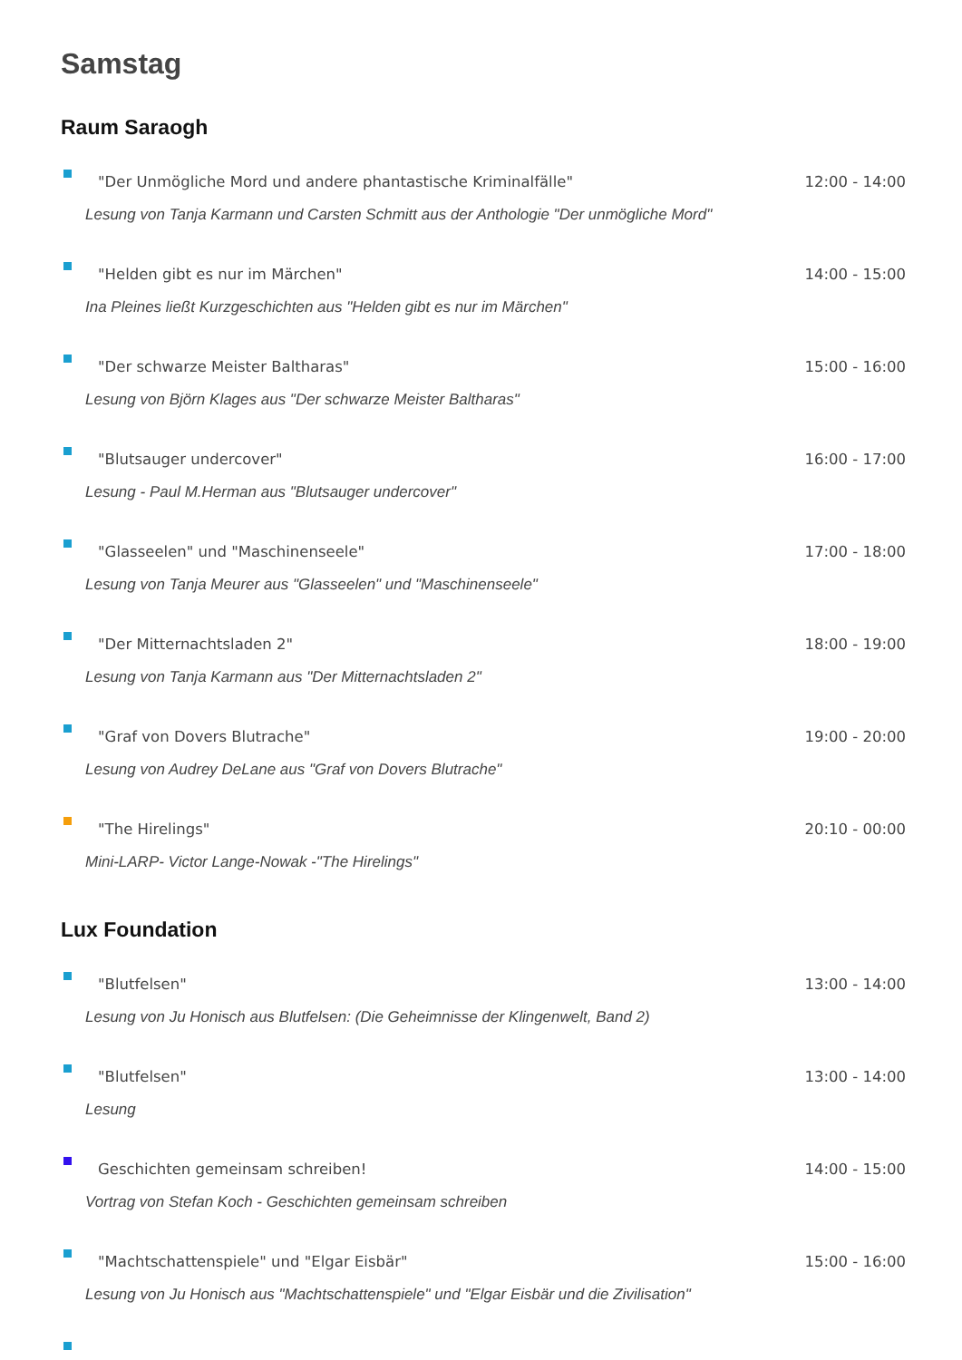Samstag
Raum Saraogh
"Der Unmögliche Mord und andere phantastische Kriminalfälle" 12:00 - 14:00
Lesung von Tanja Karmann und Carsten Schmitt aus der Anthologie "Der unmögliche Mord"
"Helden gibt es nur im Märchen" 14:00 - 15:00
Ina Pleines ließt Kurzgeschichten aus "Helden gibt es nur im Märchen"
"Der schwarze Meister Baltharas" 15:00 - 16:00
Lesung von Björn Klages aus "Der schwarze Meister Baltharas"
"Blutsauger undercover" 16:00 - 17:00
Lesung - Paul M.Herman aus "Blutsauger undercover"
"Glasseelen" und "Maschinenseele" 17:00 - 18:00
Lesung von Tanja Meurer aus "Glasseelen" und "Maschinenseele"
"Der Mitternachtsladen 2" 18:00 - 19:00
Lesung von Tanja Karmann aus "Der Mitternachtsladen 2"
"Graf von Dovers Blutrache" 19:00 - 20:00
Lesung von Audrey DeLane aus "Graf von Dovers Blutrache"
"The Hirelings" 20:10 - 00:00
Mini-LARP- Victor Lange-Nowak -"The Hirelings"
Lux Foundation
"Blutfelsen" 13:00 - 14:00
Lesung von Ju Honisch aus Blutfelsen: (Die Geheimnisse der Klingenwelt, Band 2)
"Blutfelsen" 13:00 - 14:00
Lesung
Geschichten gemeinsam schreiben! 14:00 - 15:00
Vortrag von Stefan Koch - Geschichten gemeinsam schreiben
"Machtschattenspiele" und "Elgar Eisbär" 15:00 - 16:00
Lesung von Ju Honisch aus "Machtschattenspiele" und "Elgar Eisbär und die Zivilisation"